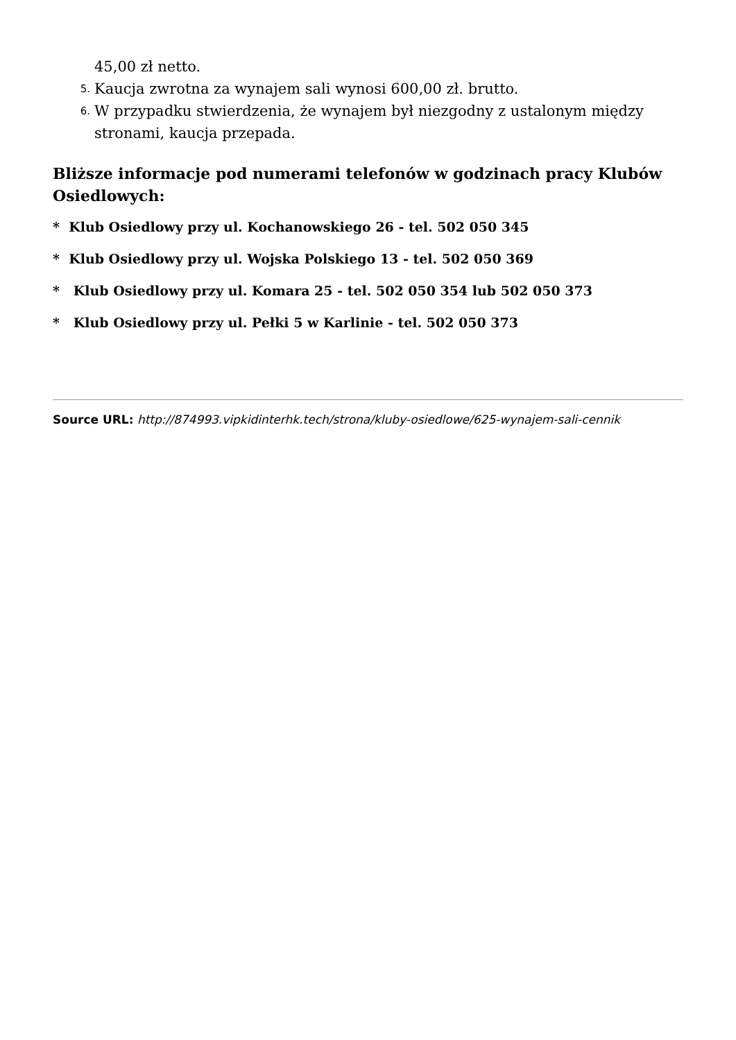45,00 zł netto.
5. Kaucja zwrotna za wynajem sali wynosi 600,00 zł. brutto.
6. W przypadku stwierdzenia, że wynajem był niezgodny z ustalonym między stronami, kaucja przepada.
Bliższe informacje pod numerami telefonów w godzinach pracy Klubów Osiedlowych:
* Klub Osiedlowy przy ul. Kochanowskiego 26 - tel. 502 050 345
* Klub Osiedlowy przy ul. Wojska Polskiego 13 - tel. 502 050 369
* Klub Osiedlowy przy ul. Komara 25 - tel. 502 050 354 lub 502 050 373
* Klub Osiedlowy przy ul. Pełki 5 w Karlinie - tel. 502 050 373
Source URL: http://874993.vipkidinterhk.tech/strona/kluby-osiedlowe/625-wynajem-sali-cennik